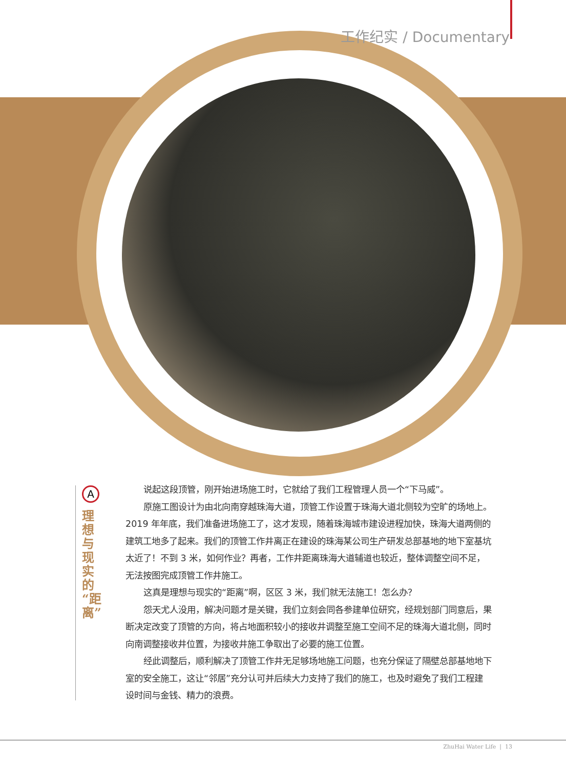工作纪实 / Documentary
A
理想与现实的“距离”
说起这段顶管，刚开始进场施工时，它就给了我们工程管理人员一个“下马威”。
原施工图设计为由北向南穿越珠海大道，顶管工作设置于珠海大道北侧较为空旷的场地上。2019 年年底，我们准备进场施工了，这才发现，随着珠海城市建设进程加快，珠海大道两侧的建筑工地多了起来。我们的顶管工作井离正在建设的珠海某公司生产研发总部基地的地下室基坑太近了！不到 3 米，如何作业？再者，工作井距离珠海大道辅道也较近，整体调整空间不足，无法按图完成顶管工作井施工。
这真是理想与现实的“距离”啊，区区 3 米，我们就无法施工！怎么办？
怨天尤人没用，解决问题才是关键，我们立刻会同各参建单位研究，经规划部门同意后，果断决定改变了顶管的方向，将占地面积较小的接收井调整至施工空间不足的珠海大道北侧，同时向南调整接收井位置，为接收井施工争取出了必要的施工位置。
经此调整后，顺利解决了顶管工作井无足够场地施工问题，也充分保证了隔壁总部基地地下室的安全施工，这让“邻居”充分认可并后续大力支持了我们的施工，也及时避免了我们工程建设时间与金钱、精力的浪费。
ZhuHai Water Life | 13